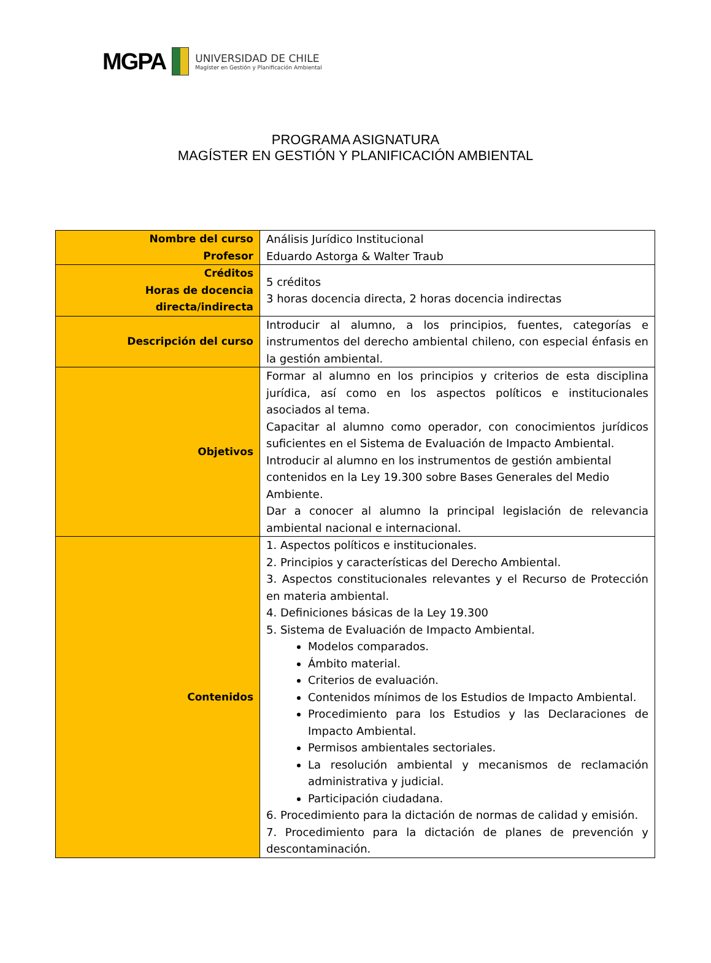MGPA
UNIVERSIDAD DE CHILE
Magíster en Gestión y Planificación Ambiental
PROGRAMA ASIGNATURA
MAGÍSTER EN GESTIÓN Y PLANIFICACIÓN AMBIENTAL
| Nombre del curso Profesor | Análisis Jurídico Institucional Eduardo Astorga & Walter Traub |
| Créditos Horas de docencia directa/indirecta | 5 créditos 3 horas docencia directa, 2 horas docencia indirectas |
| Descripción del curso | Introducir al alumno, a los principios, fuentes, categorías e instrumentos del derecho ambiental chileno, con especial énfasis en la gestión ambiental. |
| Objetivos | Formar al alumno en los principios y criterios de esta disciplina jurídica, así como en los aspectos políticos e institucionales asociados al tema. Capacitar al alumno como operador, con conocimientos jurídicos suficientes en el Sistema de Evaluación de Impacto Ambiental. Introducir al alumno en los instrumentos de gestión ambiental contenidos en la Ley 19.300 sobre Bases Generales del Medio Ambiente. Dar a conocer al alumno la principal legislación de relevancia ambiental nacional e internacional. |
| Contenidos | 1. Aspectos políticos e institucionales. 2. Principios y características del Derecho Ambiental. 3. Aspectos constitucionales relevantes y el Recurso de Protección en materia ambiental. 4. Definiciones básicas de la Ley 19.300 5. Sistema de Evaluación de Impacto Ambiental. Modelos comparados. Ámbito material. Criterios de evaluación. Contenidos mínimos de los Estudios de Impacto Ambiental. Procedimiento para los Estudios y las Declaraciones de Impacto Ambiental. Permisos ambientales sectoriales. La resolución ambiental y mecanismos de reclamación administrativa y judicial. Participación ciudadana. 6. Procedimiento para la dictación de normas de calidad y emisión. 7. Procedimiento para la dictación de planes de prevención y descontaminación. |